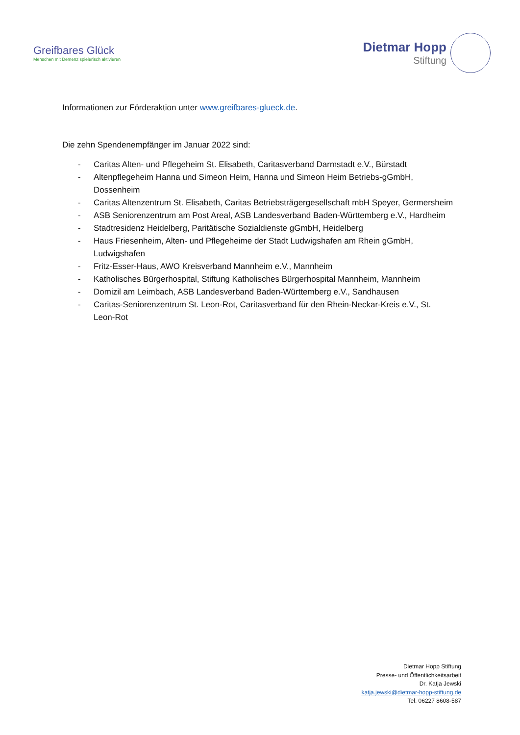Greifbares Glück
Menschen mit Demenz spielerisch aktivieren
Dietmar Hopp
Stiftung
Informationen zur Förderaktion unter www.greifbares-glueck.de.
Die zehn Spendenempfänger im Januar 2022 sind:
- Caritas Alten- und Pflegeheim St. Elisabeth, Caritasverband Darmstadt e.V., Bürstadt
- Altenpflegeheim Hanna und Simeon Heim, Hanna und Simeon Heim Betriebs-gGmbH, Dossenheim
- Caritas Altenzentrum St. Elisabeth, Caritas Betriebsträgergesellschaft mbH Speyer, Germersheim
- ASB Seniorenzentrum am Post Areal, ASB Landesverband Baden-Württemberg e.V., Hardheim
- Stadtresidenz Heidelberg, Paritätische Sozialdienste gGmbH, Heidelberg
- Haus Friesenheim, Alten- und Pflegeheime der Stadt Ludwigshafen am Rhein gGmbH, Ludwigshafen
- Fritz-Esser-Haus, AWO Kreisverband Mannheim e.V., Mannheim
- Katholisches Bürgerhospital, Stiftung Katholisches Bürgerhospital Mannheim, Mannheim
- Domizil am Leimbach, ASB Landesverband Baden-Württemberg e.V., Sandhausen
- Caritas-Seniorenzentrum St. Leon-Rot, Caritasverband für den Rhein-Neckar-Kreis e.V., St. Leon-Rot
Dietmar Hopp Stiftung
Presse- und Öffentlichkeitsarbeit
Dr. Katja Jewski
katja.jewski@dietmar-hopp-stiftung.de
Tel. 06227 8608-587